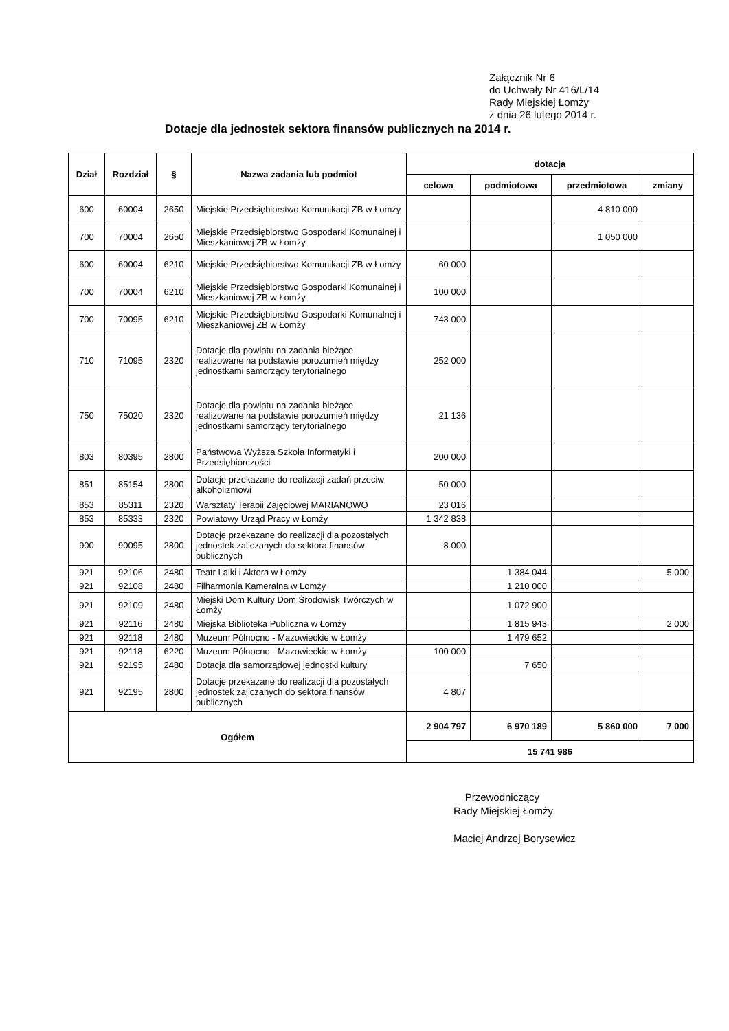Załącznik Nr 6
do Uchwały Nr 416/L/14
Rady Miejskiej Łomży
z dnia 26 lutego 2014 r.
Dotacje dla jednostek sektora finansów publicznych na 2014 r.
| Dział | Rozdział | § | Nazwa zadania lub podmiot | dotacja | | | |
| --- | --- | --- | --- | --- | --- | --- | --- |
| | | | | celowa | podmiotowa | przedmiotowa | zmiany |
| 600 | 60004 | 2650 | Miejskie Przedsiębiorstwo Komunikacji ZB w Łomży | | | 4 810 000 | |
| 700 | 70004 | 2650 | Miejskie Przedsiębiorstwo Gospodarki Komunalnej i Mieszkaniowej ZB w Łomży | | | 1 050 000 | |
| 600 | 60004 | 6210 | Miejskie Przedsiębiorstwo Komunikacji ZB w Łomży | 60 000 | | | |
| 700 | 70004 | 6210 | Miejskie Przedsiębiorstwo Gospodarki Komunalnej i Mieszkaniowej ZB w Łomży | 100 000 | | | |
| 700 | 70095 | 6210 | Miejskie Przedsiębiorstwo Gospodarki Komunalnej i Mieszkaniowej ZB w Łomży | 743 000 | | | |
| 710 | 71095 | 2320 | Dotacje dla powiatu na zadania bieżące realizowane na podstawie porozumień między jednostkami samorządy terytorialnego | 252 000 | | | |
| 750 | 75020 | 2320 | Dotacje dla powiatu na zadania bieżące realizowane na podstawie porozumień między jednostkami samorządy terytorialnego | 21 136 | | | |
| 803 | 80395 | 2800 | Państwowa Wyższa Szkoła Informatyki i Przedsiębiorczości | 200 000 | | | |
| 851 | 85154 | 2800 | Dotacje przekazane do realizacji zadań przeciw alkoholizmowi | 50 000 | | | |
| 853 | 85311 | 2320 | Warsztaty Terapii Zajęciowej MARIANOWO | 23 016 | | | |
| 853 | 85333 | 2320 | Powiatowy Urząd Pracy w Łomży | 1 342 838 | | | |
| 900 | 90095 | 2800 | Dotacje przekazane do realizacji dla pozostałych jednostek zaliczanych do sektora finansów publicznych | 8 000 | | | |
| 921 | 92106 | 2480 | Teatr Lalki i Aktora w Łomży | | 1 384 044 | | 5 000 |
| 921 | 92108 | 2480 | Filharmonia Kameralna w Łomży | | 1 210 000 | | |
| 921 | 92109 | 2480 | Miejski Dom Kultury Dom Środowisk Twórczych w Łomży | | 1 072 900 | | |
| 921 | 92116 | 2480 | Miejska Biblioteka Publiczna w Łomży | | 1 815 943 | | 2 000 |
| 921 | 92118 | 2480 | Muzeum Północno - Mazowieckie w Łomży | | 1 479 652 | | |
| 921 | 92118 | 6220 | Muzeum Północno - Mazowieckie w Łomży | 100 000 | | | |
| 921 | 92195 | 2480 | Dotacja dla samorządowej jednostki kultury | | 7 650 | | |
| 921 | 92195 | 2800 | Dotacje przekazane do realizacji dla pozostałych jednostek zaliczanych do sektora finansów publicznych | 4 807 | | | |
| Ogółem | | | | 2 904 797 | 6 970 189 | 5 860 000 | 7 000 |
| | | | | 15 741 986 | | | |
Przewodniczący
Rady Miejskiej Łomży
Maciej Andrzej Borysewicz